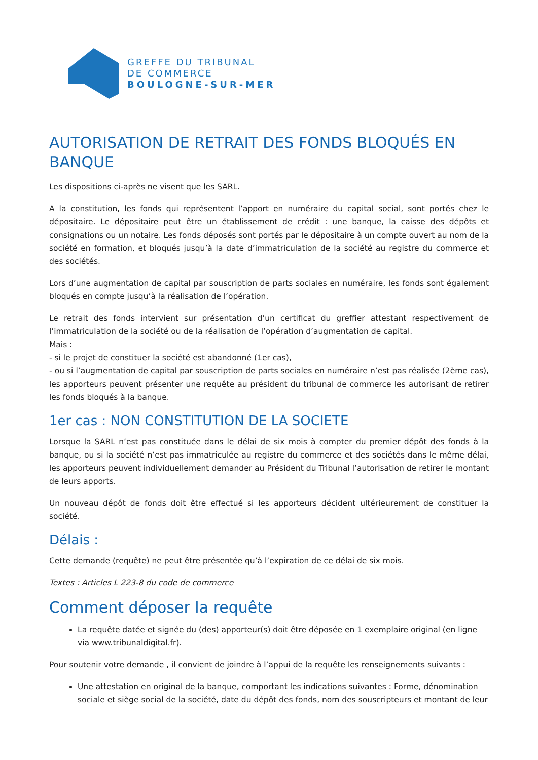GREFFE DU TRIBUNAL
DE COMMERCE
BOULOGNE-SUR-MER
AUTORISATION DE RETRAIT DES FONDS BLOQUÉS EN BANQUE
Les dispositions ci-après ne visent que les SARL.
A la constitution, les fonds qui représentent l’apport en numéraire du capital social, sont portés chez le dépositaire. Le dépositaire peut être un établissement de crédit : une banque, la caisse des dépôts et consignations ou un notaire. Les fonds déposés sont portés par le dépositaire à un compte ouvert au nom de la société en formation, et bloqués jusqu’à la date d’immatriculation de la société au registre du commerce et des sociétés.
Lors d’une augmentation de capital par souscription de parts sociales en numéraire, les fonds sont également bloqués en compte jusqu’à la réalisation de l’opération.
Le retrait des fonds intervient sur présentation d’un certificat du greffier attestant respectivement de l’immatriculation de la société ou de la réalisation de l’opération d’augmentation de capital.
Mais :
- si le projet de constituer la société est abandonné (1er cas),
- ou si l’augmentation de capital par souscription de parts sociales en numéraire n’est pas réalisée (2ème cas), les apporteurs peuvent présenter une requête au président du tribunal de commerce les autorisant de retirer les fonds bloqués à la banque.
1er cas : NON CONSTITUTION DE LA SOCIETE
Lorsque la SARL n’est pas constituée dans le délai de six mois à compter du premier dépôt des fonds à la banque, ou si la société n’est pas immatriculée au registre du commerce et des sociétés dans le même délai, les apporteurs peuvent individuellement demander au Président du Tribunal l’autorisation de retirer le montant de leurs apports.
Un nouveau dépôt de fonds doit être effectué si les apporteurs décident ultérieurement de constituer la société.
Délais :
Cette demande (requête) ne peut être présentée qu’à l’expiration de ce délai de six mois.
Textes : Articles L 223-8 du code de commerce
Comment déposer la requête
La requête datée et signée du (des) apporteur(s) doit être déposée en 1 exemplaire original (en ligne via www.tribunaldigital.fr).
Pour soutenir votre demande , il convient de joindre à l’appui de la requête les renseignements suivants :
Une attestation en original de la banque, comportant les indications suivantes : Forme, dénomination sociale et siège social de la société, date du dépôt des fonds, nom des souscripteurs et montant de leur